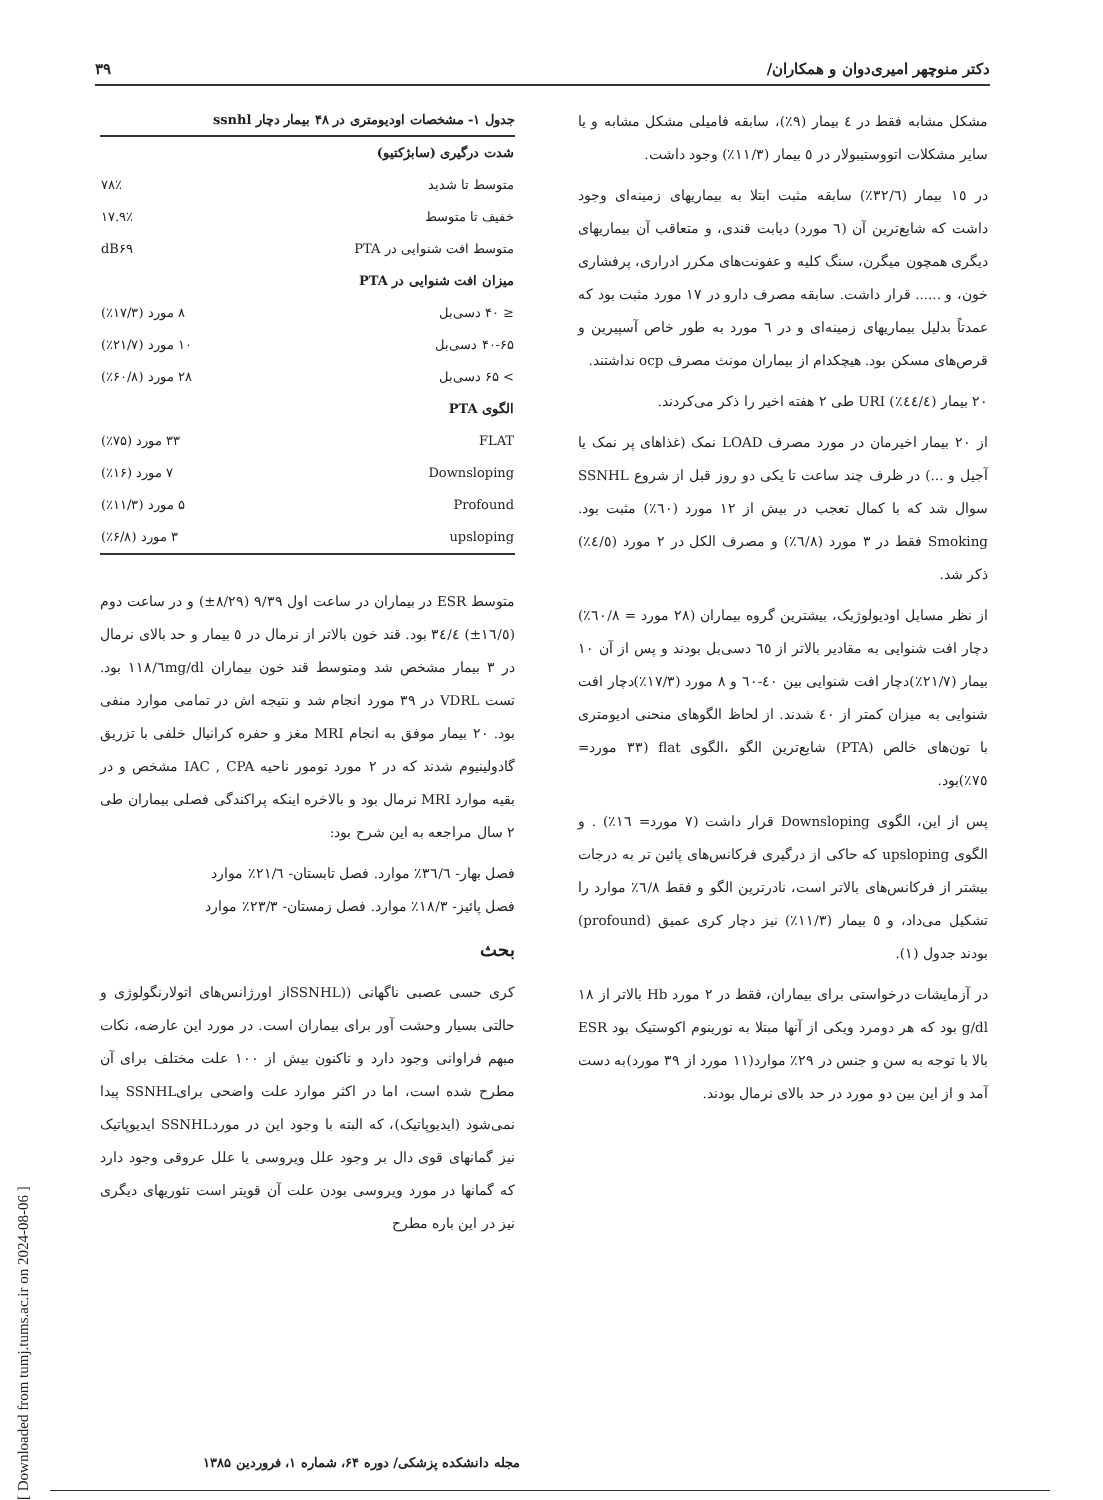دکتر منوچهر امیری‌دوان و همکاران/ ۳۹
مشکل مشابه فقط در ٤ بیمار (٩٪)، سابقه فامیلی مشکل مشابه و یا سایر مشکلات اتووستیبولار در ٥ بیمار (١١/٣٪) وجود داشت.
در ١٥ بیمار (٣٢/٦٪) سابقه مثبت ابتلا به بیماریهای زمینه‌ای وجود داشت که شایع‌ترین آن (٦ مورد) دیابت قندی، و متعاقب آن بیماریهای دیگری همچون میگرن، سنگ کلیه و عفونت‌های مکرر ادراری، پرفشاری خون، و ...... قرار داشت. سابقه مصرف دارو در ١٧ مورد مثبت بود که عمدتاً بدلیل بیماریهای زمینه‌ای و در ٦ مورد به طور خاص آسپیرین و قرص‌های مسکن بود. هیچکدام از بیماران مونث مصرف ocp نداشتند.
٢٠ بیمار (٤٤/٤٪) URI طی ٢ هفته اخیر را ذکر می‌کردند.
از ٢٠ بیمار اخیرمان در مورد مصرف LOAD نمک (غذاهای پر نمک یا آجیل و ...) در ظرف چند ساعت تا یکی دو روز قبل از شروع SSNHL سوال شد که با کمال تعجب در بیش از ١٢ مورد (٦٠٪) مثبت بود. Smoking فقط در ٣ مورد (٦/٨٪) و مصرف الکل در ٢ مورد (٤/٥٪) ذکر شد.
از نظر مسایل اودیولوژیک، بیشترین گروه بیماران (٢٨ مورد = ٦٠/٨٪) دچار افت شنوایی به مقادیر بالاتر از ٦٥ دسی‌بل بودند و پس از آن ١٠ بیمار (٢١/٧٪)دچار افت شنوایی بین ٤٠-٦٠ و ٨ مورد (١٧/٣٪)دچار افت شنوایی به میزان کمتر از ٤٠ شدند. از لحاظ الگوهای منحنی ادیومتری با تون‌های خالص (PTA) شایع‌ترین الگو ،الگوی flat (٣٣ مورد= ٧٥٪)بود.
پس از این، الگوی Downsloping قرار داشت (٧ مورد= ١٦٪) . و الگوی upsloping که حاکی از درگیری فرکانس‌های پائین تر به درجات بیشتر از فرکانس‌های بالاتر است، نادرترین الگو و فقط ٦/٨٪ موارد را تشکیل می‌داد، و ٥ بیمار (١١/٣٪) نیز دچار کری عمیق (profound) بودند جدول (١).
در آزمایشات درخواستی برای بیماران، فقط در ٢ مورد Hb بالاتر از ١٨ g/dl بود که هر دومرد ویکی از آنها مبتلا به نورینوم اکوستیک بود ESR بالا با توجه به سن و جنس در ٢٩٪ موارد(١١ مورد از ٣٩ مورد)به دست آمد و از این بین دو مورد در حد بالای نرمال بودند.
جدول ۱- مشخصات اودیومتری در ۴۸ بیمار دچار ssnhl
| شدت درگیری (سابژکتیو) | |
| --- | --- |
| متوسط تا شدید | ۷۸٪ |
| خفیف تا متوسط | ۱۷.۹٪ |
| متوسط افت شنوایی در PTA | dB۶۹ |
| میزان افت شنوایی در PTA | |
| ≤ ۴۰ دسی‌بل | ۸ مورد (۱۷/۳٪) |
| ۴۰-۶۵ دسی‌بل | ۱۰ مورد (۲۱/۷٪) |
| > ۶۵ دسی‌بل | ۲۸ مورد (۶۰/۸٪) |
| الگوی PTA | |
| FLAT | ۳۳ مورد (۷۵٪) |
| Downsloping | ۷ مورد (۱۶٪) |
| Profound | ۵ مورد (۱۱/۳٪) |
| upsloping | ۳ مورد (۶/۸٪) |
متوسط ESR در بیماران در ساعت اول ٩/٣٩ (٨/٢٩±) و در ساعت دوم (١٦/٥±) ٣٤/٤ بود. قند خون بالاتر از نرمال در ٥ بیمار و حد بالای نرمال در ٣ بیمار مشخص شد ومتوسط قند خون بیماران ١١٨/٦mg/dl بود. تست VDRL در ٣٩ مورد انجام شد و نتیجه اش در تمامی موارد منفی بود. ٢٠ بیمار موفق به انجام MRI مغز و حفره کرانیال خلفی با تزریق گادولینیوم شدند که در ٢ مورد تومور ناحیه IAC , CPA مشخص و در بقیه موارد MRI نرمال بود و بالاخره اینکه پراکندگی فصلی بیماران طی ٢ سال مراجعه به این شرح بود:
فصل بهار- ٣٦/٦٪ موارد. فصل تابستان- ٢١/٦٪ موارد
فصل پائیز- ١٨/٣٪ موارد. فصل زمستان- ٢٣/٣٪ موارد
بحث
کری حسی عصبی ناگهانی ((SSNHLاز اورژانس‌های اتولارنگولوژی و حالتی بسیار وحشت آور برای بیماران است. در مورد این عارضه، نکات مبهم فراوانی وجود دارد و تاکنون بیش از ١٠٠ علت مختلف برای آن مطرح شده است، اما در اکثر موارد علت واضحی برایSSNHL پیدا نمی‌شود (ایدیوپاتیک)، که البته با وجود این در موردSSNHL ایدیوپاتیک نیز گمانهای قوی دال بر وجود علل ویروسی یا علل عروقی وجود دارد که گمانها در مورد ویروسی بودن علت آن قویتر است تئوریهای دیگری نیز در این باره مطرح
مجله دانشکده پزشکی/ دوره ۶۴، شماره ۱، فروردین ۱۳۸۵
[ Downloaded from tumj.tums.ac.ir on 2024-08-06 ]